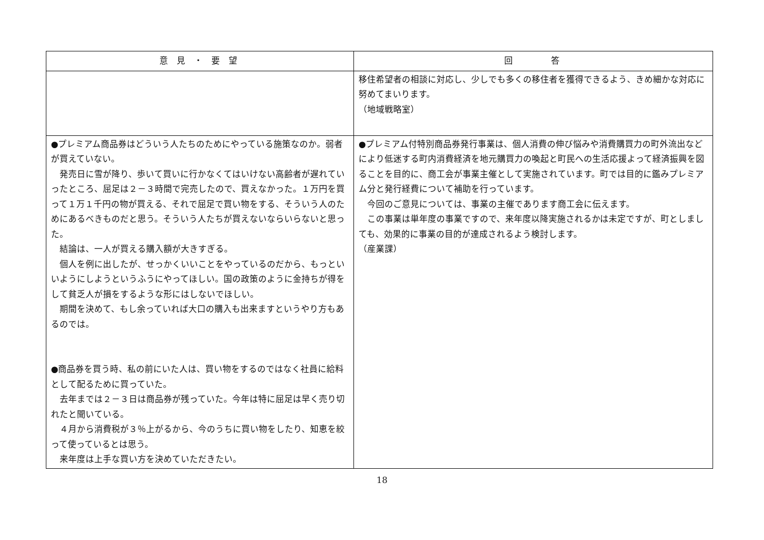| 意 見 ・ 要 望 | 回 答 |
| --- | --- |
| | 移住希望者の相談に対応し、少しでも多くの移住者を獲得できるよう、きめ細かな対応に努めてまいります。 （地域戦略室） |
| ●プレミアム商品券はどういう人たちのためにやっている施策なのか。弱者が買えていない。 発売日に雪が降り、歩いて買いに行かなくてはいけない高齢者が遅れていったところ、屈足は２－３時間で完売したので、買えなかった。１万円を買って１万１千円の物が買える、それで屈足で買い物をする、そういう人のためにあるべきものだと思う。そういう人たちが買えないならいらないと思った。 結論は、一人が買える購入額が大きすぎる。 個人を例に出したが、せっかくいいことをやっているのだから、もっといいようにしようというふうにやってほしい。国の政策のように金持ちが得をして貧乏人が損をするような形にはしないでほしい。 期間を決めて、もし余っていれば大口の購入も出来ますというやり方もあるのでは。 ●商品券を買う時、私の前にいた人は、買い物をするのではなく社員に給料として配るために買っていた。 去年までは２－３日は商品券が残っていた。今年は特に屈足は早く売り切れたと聞いている。 ４月から消費税が３％上がるから、今のうちに買い物をしたり、知恵を絞って使っているとは思う。 来年度は上手な買い方を決めていただきたい。 | ●プレミアム付特別商品券発行事業は、個人消費の伸び悩みや消費購買力の町外流出などにより低迷する町内消費経済を地元購買力の喚起と町民への生活応援よって経済振興を図ることを目的に、商工会が事業主催として実施されています。町では目的に鑑みプレミアム分と発行経費について補助を行っています。 今回のご意見については、事業の主催であります商工会に伝えます。 この事業は単年度の事業ですので、来年度以降実施されるかは未定ですが、町としましても、効果的に事業の目的が達成されるよう検討します。 （産業課） |
18